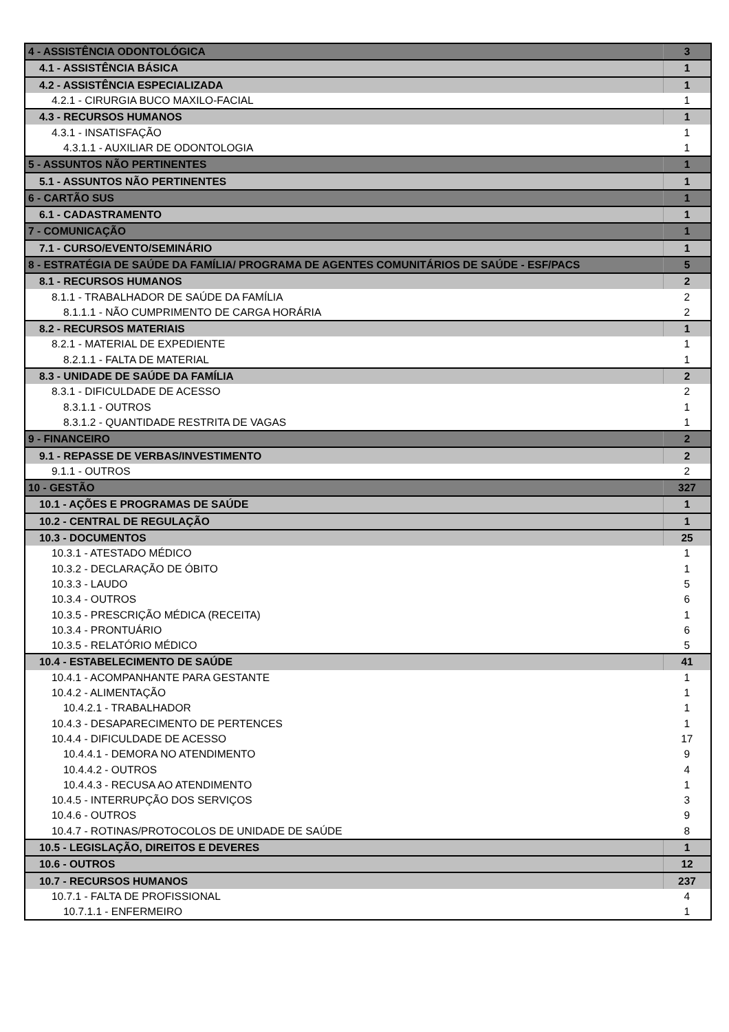| 4 - ASSISTÊNCIA ODONTOLÓGICA | 3 |
| 4.1 - ASSISTÊNCIA BÁSICA | 1 |
| 4.2 - ASSISTÊNCIA ESPECIALIZADA | 1 |
| 4.2.1 - CIRURGIA BUCO MAXILO-FACIAL | 1 |
| 4.3 - RECURSOS HUMANOS | 1 |
| 4.3.1 - INSATISFAÇÃO | 1 |
| 4.3.1.1 - AUXILIAR DE ODONTOLOGIA | 1 |
| 5 - ASSUNTOS NÃO PERTINENTES | 1 |
| 5.1 - ASSUNTOS NÃO PERTINENTES | 1 |
| 6 - CARTÃO SUS | 1 |
| 6.1 - CADASTRAMENTO | 1 |
| 7 - COMUNICAÇÃO | 1 |
| 7.1 - CURSO/EVENTO/SEMINÁRIO | 1 |
| 8 - ESTRATÉGIA DE SAÚDE DA FAMÍLIA/ PROGRAMA DE AGENTES COMUNITÁRIOS DE SAÚDE - ESF/PACS | 5 |
| 8.1 - RECURSOS HUMANOS | 2 |
| 8.1.1 - TRABALHADOR DE SAÚDE DA FAMÍLIA | 2 |
| 8.1.1.1 - NÃO CUMPRIMENTO DE CARGA HORÁRIA | 2 |
| 8.2 - RECURSOS MATERIAIS | 1 |
| 8.2.1 - MATERIAL DE EXPEDIENTE | 1 |
| 8.2.1.1 - FALTA DE MATERIAL | 1 |
| 8.3 - UNIDADE DE SAÚDE DA FAMÍLIA | 2 |
| 8.3.1 - DIFICULDADE DE ACESSO | 2 |
| 8.3.1.1 - OUTROS | 1 |
| 8.3.1.2 - QUANTIDADE RESTRITA DE VAGAS | 1 |
| 9 - FINANCEIRO | 2 |
| 9.1 - REPASSE DE VERBAS/INVESTIMENTO | 2 |
| 9.1.1 - OUTROS | 2 |
| 10 - GESTÃO | 327 |
| 10.1 - AÇÕES E PROGRAMAS DE SAÚDE | 1 |
| 10.2 - CENTRAL DE REGULAÇÃO | 1 |
| 10.3 - DOCUMENTOS | 25 |
| 10.3.1 - ATESTADO MÉDICO | 1 |
| 10.3.2 - DECLARAÇÃO DE ÓBITO | 1 |
| 10.3.3 - LAUDO | 5 |
| 10.3.4 - OUTROS | 6 |
| 10.3.5 - PRESCRIÇÃO MÉDICA (RECEITA) | 1 |
| 10.3.4 - PRONTUÁRIO | 6 |
| 10.3.5 - RELATÓRIO MÉDICO | 5 |
| 10.4 - ESTABELECIMENTO DE SAÚDE | 41 |
| 10.4.1 - ACOMPANHANTE PARA GESTANTE | 1 |
| 10.4.2 - ALIMENTAÇÃO | 1 |
| 10.4.2.1 - TRABALHADOR | 1 |
| 10.4.3 - DESAPARECIMENTO DE PERTENCES | 1 |
| 10.4.4 - DIFICULDADE DE ACESSO | 17 |
| 10.4.4.1 - DEMORA NO ATENDIMENTO | 9 |
| 10.4.4.2 - OUTROS | 4 |
| 10.4.4.3 - RECUSA AO ATENDIMENTO | 1 |
| 10.4.5 - INTERRUPÇÃO DOS SERVIÇOS | 3 |
| 10.4.6 - OUTROS | 9 |
| 10.4.7 - ROTINAS/PROTOCOLOS DE UNIDADE DE SAÚDE | 8 |
| 10.5 - LEGISLAÇÃO, DIREITOS E DEVERES | 1 |
| 10.6 - OUTROS | 12 |
| 10.7 - RECURSOS HUMANOS | 237 |
| 10.7.1 - FALTA DE PROFISSIONAL | 4 |
| 10.7.1.1 - ENFERMEIRO | 1 |